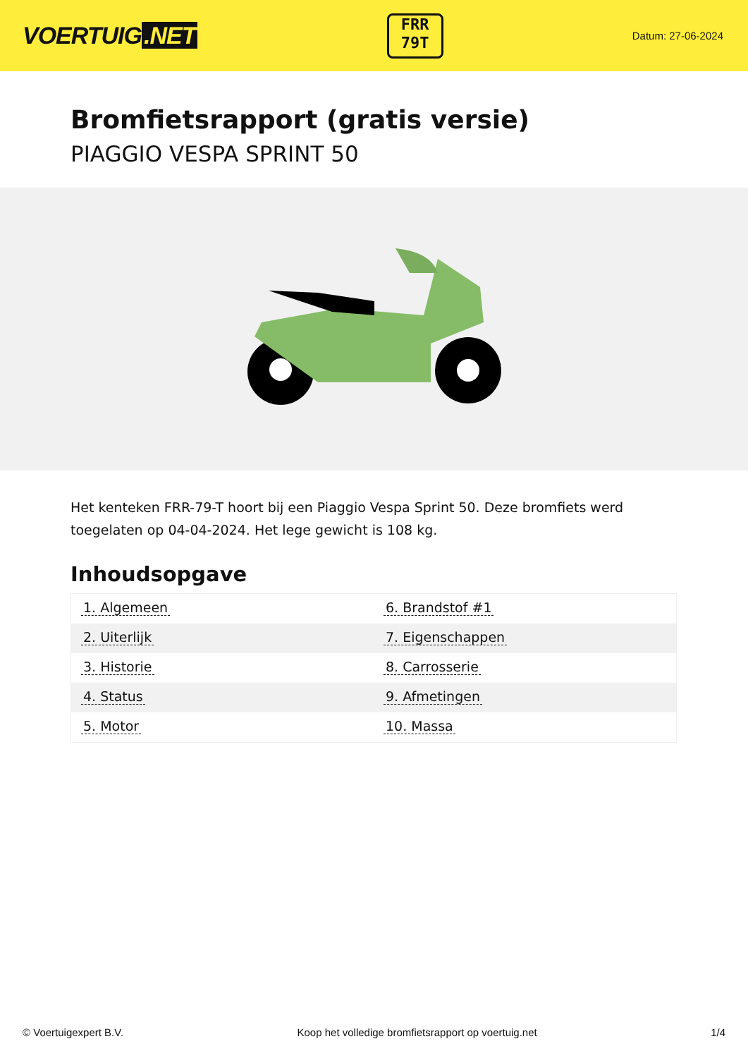VOERTUIG.NET
FRR
79T
Datum: 27-06-2024
Bromfietsrapport (gratis versie)
PIAGGIO VESPA SPRINT 50
Het kenteken FRR-79-T hoort bij een Piaggio Vespa Sprint 50. Deze bromfiets werd toegelaten op 04-04-2024. Het lege gewicht is 108 kg.
Inhoudsopgave
| 1. Algemeen | 6. Brandstof #1 |
| 2. Uiterlijk | 7. Eigenschappen |
| 3. Historie | 8. Carrosserie |
| 4. Status | 9. Afmetingen |
| 5. Motor | 10. Massa |
© Voertuigexpert B.V. Koop het volledige bromfietsrapport op voertuig.net 1/4